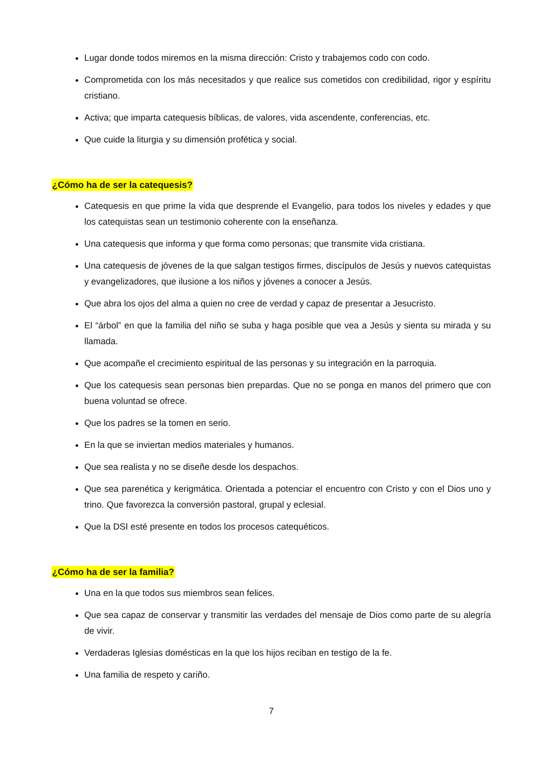Lugar donde todos miremos en la misma dirección: Cristo y trabajemos codo con codo.
Comprometida con los más necesitados y que realice sus cometidos con credibilidad, rigor y espíritu cristiano.
Activa; que imparta catequesis bíblicas, de valores, vida ascendente, conferencias, etc.
Que cuide la liturgia y su dimensión profética y social.
¿Cómo ha de ser la catequesis?
Catequesis en que prime la vida que desprende el Evangelio, para todos los niveles y edades y que los catequistas sean un testimonio coherente con la enseñanza.
Una catequesis que informa y que forma como personas; que transmite vida cristiana.
Una catequesis de jóvenes de la que salgan testigos firmes, discípulos de Jesús y nuevos catequistas y evangelizadores, que ilusione a los niños y jóvenes a conocer a Jesús.
Que abra los ojos del alma a quien no cree de verdad y capaz de presentar a Jesucristo.
El “árbol” en que la familia del niño se suba y haga posible que vea a Jesús y sienta su mirada y su llamada.
Que acompañe el crecimiento espiritual de las personas y su integración en la parroquia.
Que los catequesis sean personas bien prepardas. Que no se ponga en manos del primero que con buena voluntad se ofrece.
Que los padres se la tomen en serio.
En la que se inviertan medios materiales y humanos.
Que sea realista y no se diseñe desde los despachos.
Que sea parenética y kerigmática. Orientada a potenciar el encuentro con Cristo y con el Dios uno y trino. Que favorezca la conversión pastoral, grupal y eclesial.
Que la DSI esté presente en todos los procesos catequéticos.
¿Cómo ha de ser la familia?
Una en la que todos sus miembros sean felices.
Que sea capaz de conservar y transmitir las verdades del mensaje de Dios como parte de su alegría de vivir.
Verdaderas Iglesias domésticas en la que los hijos reciban en testigo de la fe.
Una familia de respeto y cariño.
7